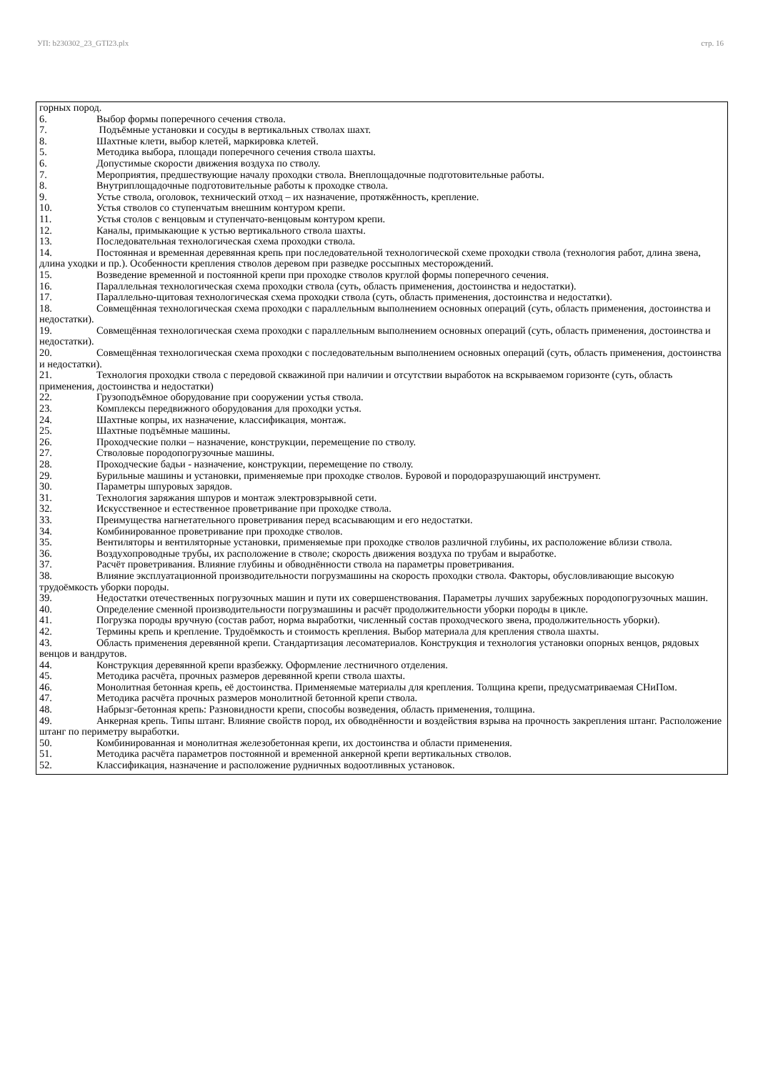УП: b230302_23_GTI23.plx стр. 16
горных пород.
6. Выбор формы поперечного сечения ствола.
7. Подъёмные установки и сосуды в вертикальных стволах шахт.
8. Шахтные клети, выбор клетей, маркировка клетей.
5. Методика выбора, площади поперечного сечения ствола шахты.
6. Допустимые скорости движения воздуха по стволу.
7. Мероприятия, предшествующие началу проходки ствола. Внеплощадочные подготовительные работы.
8. Внутриплощадочные подготовительные работы к проходке ствола.
9. Устье ствола, оголовок, технический отход – их назначение, протяжённость, крепление.
10. Устья стволов со ступенчатым внешним контуром крепи.
11. Устья столов с венцовым и ступенчато-венцовым контуром крепи.
12. Каналы, примыкающие к устью вертикального ствола шахты.
13. Последовательная технологическая схема проходки ствола.
14. Постоянная и временная деревянная крепь при последовательной технологической схеме проходки ствола (технология работ, длина звена, длина уходки и пр.). Особенности крепления стволов деревом при разведке россыпных месторождений.
15. Возведение временной и постоянной крепи при проходке стволов круглой формы поперечного сечения.
16. Параллельная технологическая схема проходки ствола (суть, область применения, достоинства и недостатки).
17. Параллельно-щитовая технологическая схема проходки ствола (суть, область применения, достоинства и недостатки).
18. Совмещённая технологическая схема проходки с параллельным выполнением основных операций (суть, область применения, достоинства и недостатки).
19. Совмещённая технологическая схема проходки с параллельным выполнением основных операций (суть, область применения, достоинства и недостатки).
20. Совмещённая технологическая схема проходки с последовательным выполнением основных операций (суть, область применения, достоинства и недостатки).
21. Технология проходки ствола с передовой скважиной при наличии и отсутствии выработок на вскрываемом горизонте (суть, область применения, достоинства и недостатки)
22. Грузоподъёмное оборудование при сооружении устья ствола.
23. Комплексы передвижного оборудования для проходки устья.
24. Шахтные копры, их назначение, классификация, монтаж.
25. Шахтные подъёмные машины.
26. Проходческие полки – назначение, конструкции, перемещение по стволу.
27. Стволовые породопогрузочные машины.
28. Проходческие бадьи - назначение, конструкции, перемещение по стволу.
29. Бурильные машины и установки, применяемые при проходке стволов. Буровой и породоразрушающий инструмент.
30. Параметры шпуровых зарядов.
31. Технология заряжания шпуров и монтаж электровзрывной сети.
32. Искусственное и естественное проветривание при проходке ствола.
33. Преимущества нагнетательного проветривания перед всасывающим и его недостатки.
34. Комбинированное проветривание при проходке стволов.
35. Вентиляторы и вентиляторные установки, применяемые при проходке стволов различной глубины, их расположение вблизи ствола.
36. Воздухопроводные трубы, их расположение в стволе; скорость движения воздуха по трубам и выработке.
37. Расчёт проветривания. Влияние глубины и обводнённости ствола на параметры проветривания.
38. Влияние эксплуатационной производительности погрузмашины на скорость проходки ствола. Факторы, обусловливающие высокую трудоёмкость уборки породы.
39. Недостатки отечественных погрузочных машин и пути их совершенствования. Параметры лучших зарубежных породопогрузочных машин.
40. Определение сменной производительности погрузмашины и расчёт продолжительности уборки породы в цикле.
41. Погрузка породы вручную (состав работ, норма выработки, численный состав проходческого звена, продолжительность уборки).
42. Термины крепь и крепление. Трудоёмкость и стоимость крепления. Выбор материала для крепления ствола шахты.
43. Область применения деревянной крепи. Стандартизация лесоматериалов. Конструкция и технология установки опорных венцов, рядовых венцов и вандрутов.
44. Конструкция деревянной крепи вразбежку. Оформление лестничного отделения.
45. Методика расчёта, прочных размеров деревянной крепи ствола шахты.
46. Монолитная бетонная крепь, её достоинства. Применяемые материалы для крепления. Толщина крепи, предусматриваемая СНиПом.
47. Методика расчёта прочных размеров монолитной бетонной крепи ствола.
48. Набрызг-бетонная крепь: Разновидности крепи, способы возведения, область применения, толщина.
49. Анкерная крепь. Типы штанг. Влияние свойств пород, их обводнённости и воздействия взрыва на прочность закрепления штанг. Расположение штанг по периметру выработки.
50. Комбинированная и монолитная железобетонная крепи, их достоинства и области применения.
51. Методика расчёта параметров постоянной и временной анкерной крепи вертикальных стволов.
52. Классификация, назначение и расположение рудничных водоотливных установок.